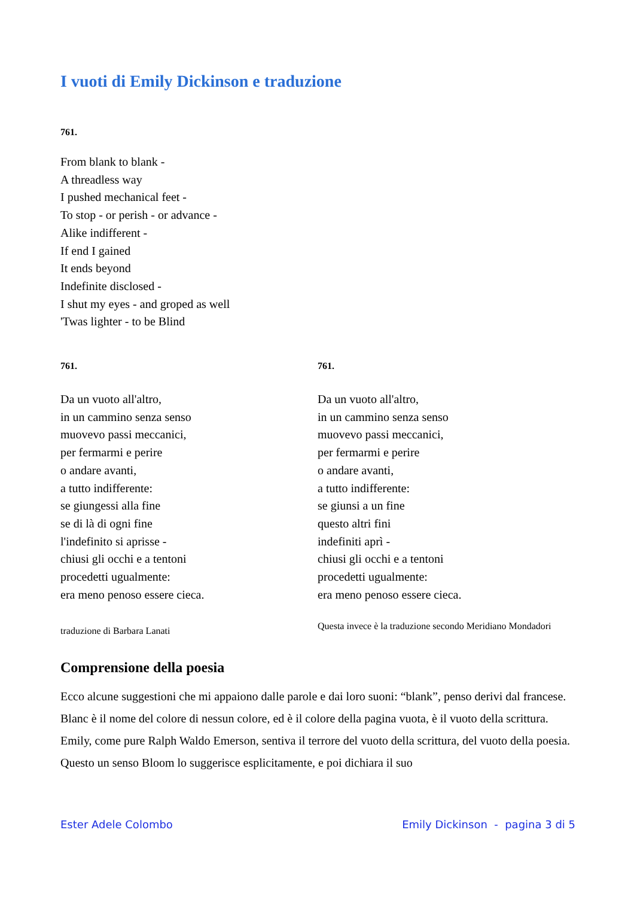I vuoti di Emily Dickinson e traduzione
761.
From blank to blank -
A threadless way
I pushed mechanical feet -
To stop - or perish - or advance -
Alike indifferent -
If end I gained
It ends beyond
Indefinite disclosed -
I shut my eyes - and groped as well
'Twas lighter - to be Blind
761.
Da un vuoto all'altro,
in un cammino senza senso
muovevo passi meccanici,
per fermarmi e perire
o andare avanti,
a tutto indifferente:
se giungessi alla fine
se di là di ogni fine
l'indefinito si aprisse -
chiusi gli occhi e a tentoni
procedetti ugualmente:
era meno penoso essere cieca.
traduzione di Barbara Lanati
761.
Da un vuoto all'altro,
in un cammino senza senso
muovevo passi meccanici,
per fermarmi e perire
o andare avanti,
a tutto indifferente:
se giunsi a un fine
questo altri fini
indefiniti aprì -
chiusi gli occhi e a tentoni
procedetti ugualmente:
era meno penoso essere cieca.
Questa invece è la traduzione secondo Meridiano Mondadori
Comprensione della poesia
Ecco alcune suggestioni che mi appaiono dalle parole e dai loro suoni: “blank”, penso derivi dal francese. Blanc è il nome del colore di nessun colore, ed è il colore della pagina vuota, è il vuoto della scrittura. Emily, come pure Ralph Waldo Emerson, sentiva il terrore del vuoto della scrittura, del vuoto della poesia. Questo un senso Bloom lo suggerisce esplicitamente, e poi dichiara il suo
Ester Adele Colombo Emily Dickinson - pagina 3 di 5